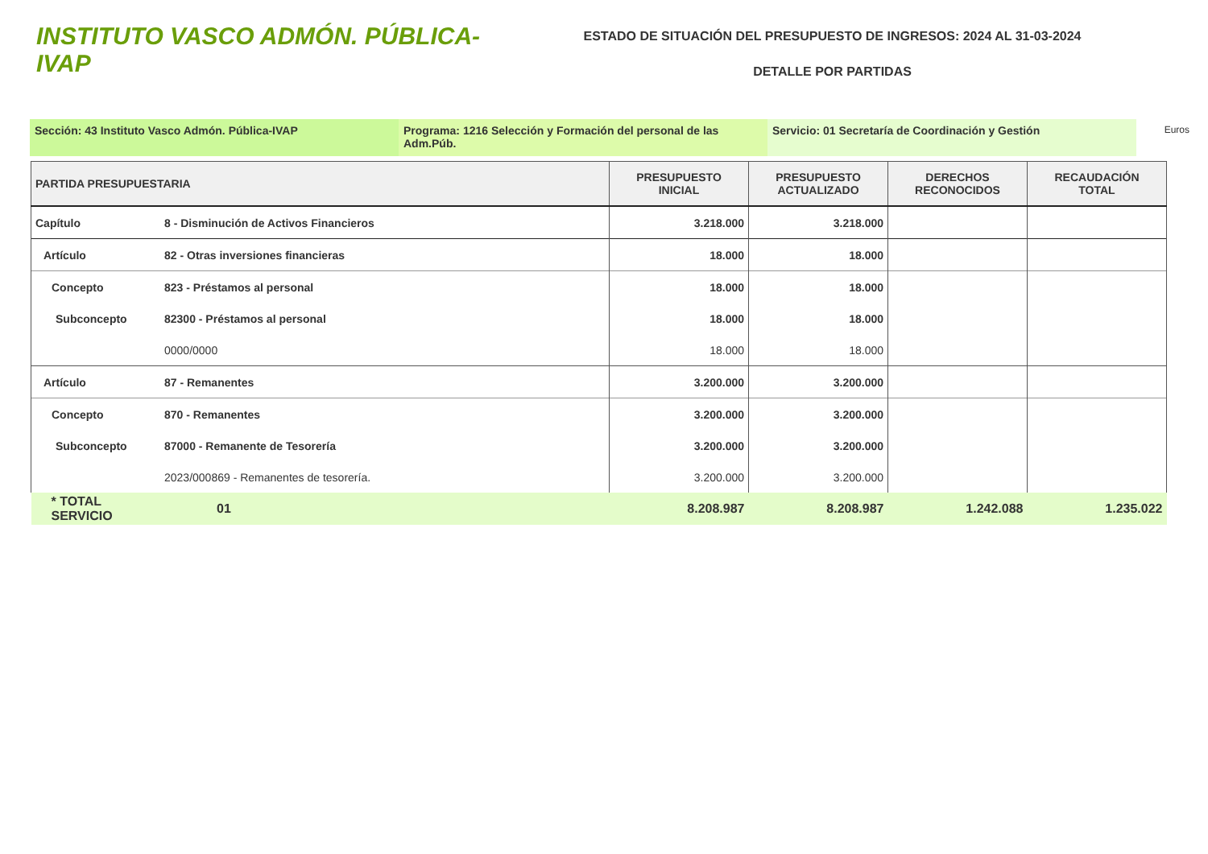INSTITUTO VASCO ADMÓN. PÚBLICA-IVAP
ESTADO DE SITUACIÓN DEL PRESUPUESTO DE INGRESOS: 2024 AL 31-03-2024
DETALLE POR PARTIDAS
Sección: 43 Instituto Vasco Admón. Pública-IVAP Programa: 1216 Selección y Formación del personal de las Adm.Púb.
Servicio: 01 Secretaría de Coordinación y Gestión
Euros
| PARTIDA PRESUPUESTARIA | | PRESUPUESTO INICIAL | PRESUPUESTO ACTUALIZADO | DERECHOS RECONOCIDOS | RECAUDACIÓN TOTAL |
| --- | --- | --- | --- | --- | --- |
| Capítulo | 8 - Disminución de Activos Financieros | 3.218.000 | 3.218.000 | | |
| Artículo | 82 - Otras inversiones financieras | 18.000 | 18.000 | | |
| Concepto | 823 - Préstamos al personal | 18.000 | 18.000 | | |
| Subconcepto | 82300 - Préstamos al personal | 18.000 | 18.000 | | |
| | 0000/0000 | 18.000 | 18.000 | | |
| Artículo | 87 - Remanentes | 3.200.000 | 3.200.000 | | |
| Concepto | 870 - Remanentes | 3.200.000 | 3.200.000 | | |
| Subconcepto | 87000 - Remanente de Tesorería | 3.200.000 | 3.200.000 | | |
| | 2023/000869 - Remanentes de tesorería. | 3.200.000 | 3.200.000 | | |
| * TOTAL SERVICIO | 01 | 8.208.987 | 8.208.987 | 1.242.088 | 1.235.022 |